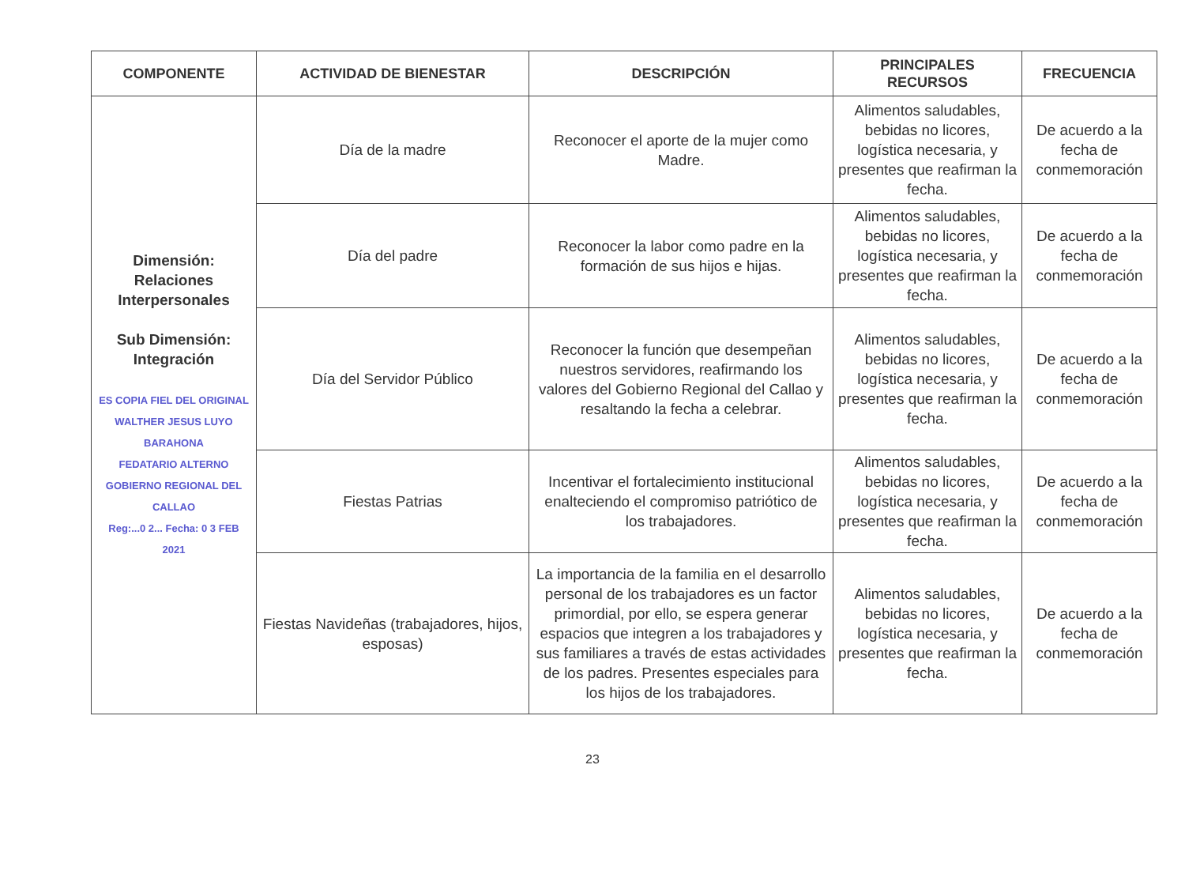| COMPONENTE | ACTIVIDAD DE BIENESTAR | DESCRIPCIÓN | PRINCIPALES RECURSOS | FRECUENCIA |
| --- | --- | --- | --- | --- |
| Dimensión: Relaciones Interpersonales Sub Dimensión: Integración ES COPIA FIEL DEL ORIGINAL WALTHER JESUS LUYO BARAHONA FEDATARIO ALTERNO GOBIERNO REGIONAL DEL CALLAO Reg:...0 2... Fecha: 0 3 FEB 2021 | Día de la madre | Reconocer el aporte de la mujer como Madre. | Alimentos saludables, bebidas no licores, logística necesaria, y presentes que reafirman la fecha. | De acuerdo a la fecha de conmemoración |
| | Día del padre | Reconocer la labor como padre en la formación de sus hijos e hijas. | Alimentos saludables, bebidas no licores, logística necesaria, y presentes que reafirman la fecha. | De acuerdo a la fecha de conmemoración |
| | Día del Servidor Público | Reconocer la función que desempeñan nuestros servidores, reafirmando los valores del Gobierno Regional del Callao y resaltando la fecha a celebrar. | Alimentos saludables, bebidas no licores, logística necesaria, y presentes que reafirman la fecha. | De acuerdo a la fecha de conmemoración |
| | Fiestas Patrias | Incentivar el fortalecimiento institucional enalteciendo el compromiso patriótico de los trabajadores. | Alimentos saludables, bebidas no licores, logística necesaria, y presentes que reafirman la fecha. | De acuerdo a la fecha de conmemoración |
| | Fiestas Navideñas (trabajadores, hijos, esposas) | La importancia de la familia en el desarrollo personal de los trabajadores es un factor primordial, por ello, se espera generar espacios que integren a los trabajadores y sus familiares a través de estas actividades de los padres. Presentes especiales para los hijos de los trabajadores. | Alimentos saludables, bebidas no licores, logística necesaria, y presentes que reafirman la fecha. | De acuerdo a la fecha de conmemoración |
23